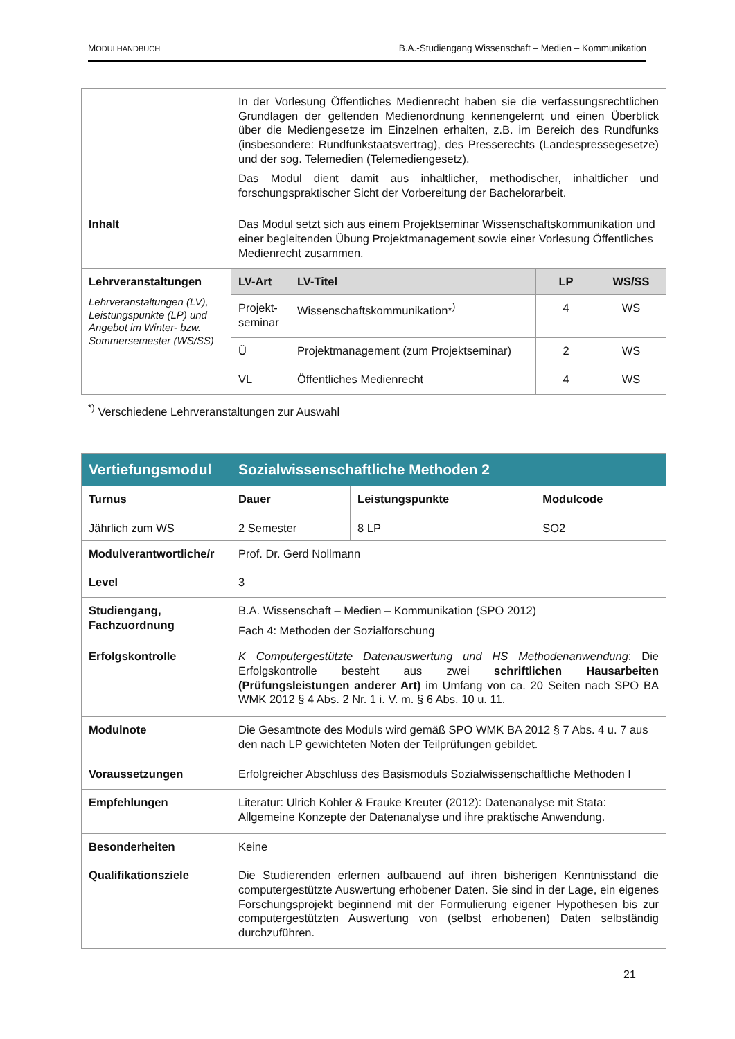MODULHANDBUCH B.A.-Studiengang Wissenschaft – Medien – Kommunikation
| | In der Vorlesung Öffentliches Medienrecht haben sie die verfassungsrechtlichen Grundlagen der geltenden Medienordnung kennengelernt und einen Überblick über die Mediengesetze im Einzelnen erhalten, z.B. im Bereich des Rundfunks (insbesondere: Rundfunkstaatsvertrag), des Presserechts (Landespressegesetze) und der sog. Telemedien (Telemediengesetz). Das Modul dient damit aus inhaltlicher, methodischer, inhaltlicher und forschungspraktischer Sicht der Vorbereitung der Bachelorarbeit. | | | |
| Inhalt | Das Modul setzt sich aus einem Projektseminar Wissenschaftskommunikation und einer begleitenden Übung Projektmanagement sowie einer Vorlesung Öffentliches Medienrecht zusammen. | | | |
| Lehrveranstaltungen Lehrveranstaltungen (LV), Leistungspunkte (LP) und Angebot im Winter- bzw. Sommersemester (WS/SS) | LV-Art | LV-Titel | LP | WS/SS |
| | Projekt-seminar | Wissenschaftskommunikation*<sup>)</sup> | 4 | WS |
| | Ü | Projektmanagement (zum Projektseminar) | 2 | WS |
| | VL | Öffentliches Medienrecht | 4 | WS |
<sup>*)</sup> Verschiedene Lehrveranstaltungen zur Auswahl
| Vertiefungsmodul | Sozialwissenschaftliche Methoden 2 | | |
| Turnus Jährlich zum WS | Dauer 2 Semester | Leistungspunkte 8 LP | Modulcode SO2 |
| Modulverantwortliche/r | Prof. Dr. Gerd Nollmann | | |
| Level | 3 | | |
| Studiengang, Fachzuordnung | B.A. Wissenschaft – Medien – Kommunikation (SPO 2012) Fach 4: Methoden der Sozialforschung | | |
| Erfolgskontrolle | K Computergestützte Datenauswertung und HS Methodenanwendung : Die Erfolgskontrolle besteht aus zwei schriftlichen Hausarbeiten (Prüfungsleistungen anderer Art) im Umfang von ca. 20 Seiten nach SPO BA WMK 2012 § 4 Abs. 2 Nr. 1 i. V. m. § 6 Abs. 10 u. 11. | | |
| Modulnote | Die Gesamtnote des Moduls wird gemäß SPO WMK BA 2012 § 7 Abs. 4 u. 7 aus den nach LP gewichteten Noten der Teilprüfungen gebildet. | | |
| Voraussetzungen | Erfolgreicher Abschluss des Basismoduls Sozialwissenschaftliche Methoden I | | |
| Empfehlungen | Literatur: Ulrich Kohler & Frauke Kreuter (2012): Datenanalyse mit Stata: Allgemeine Konzepte der Datenanalyse und ihre praktische Anwendung. | | |
| Besonderheiten | Keine | | |
| Qualifikationsziele | Die Studierenden erlernen aufbauend auf ihren bisherigen Kenntnisstand die computergestützte Auswertung erhobener Daten. Sie sind in der Lage, ein eigenes Forschungsprojekt beginnend mit der Formulierung eigener Hypothesen bis zur computergestützten Auswertung von (selbst erhobenen) Daten selbständig durchzuführen. | | |
21